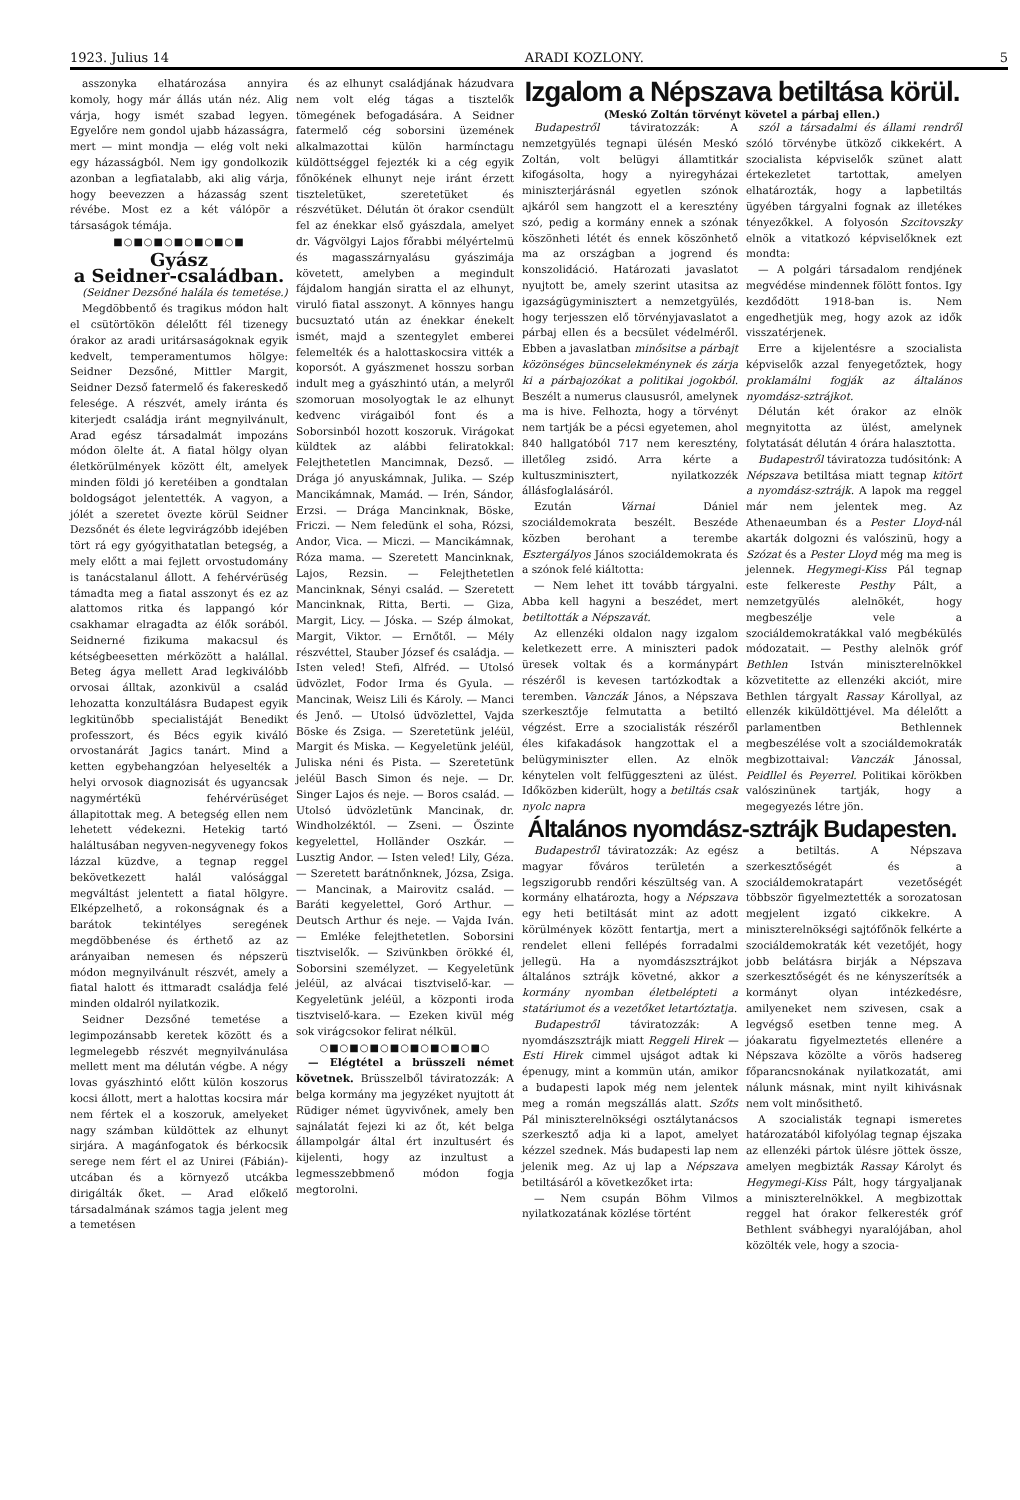1923. Julius 14 ARADI KOZLONY. 5
asszonyka elhatározása annyira komoly, hogy már állás után néz. Alig várja, hogy ismét szabad legyen. Egyelőre nem gondol ujabb házasságra, mert — mint mondja — elég volt neki egy házasságból. Nem igy gondolkozik azonban a legfiatalabb, aki alig várja, hogy beevezzen a házasság szent révébe. Most ez a két válópör a társaságok témája.
■○■○■○■○■○■○■
Gyász
a Seidner-családban.
(Seidner Dezsőné halála és temetése.)
Megdöbbentő és tragikus módon halt el csütörtökön délelőtt fél tizenegy órakor az aradi uritársaságoknak egyik kedvelt, temperamentumos hölgye: Seidner Dezsőné, Mittler Margit, Seidner Dezső fatermelő és fakereskedő felesége. A részvét, amely iránta és kiterjedt családja iránt megnyilvánult, Arad egész társadalmát impozáns módon ölelte át. A fiatal hölgy olyan életkörülmények között élt, amelyek minden földi jó keretéiben a gondtalan boldogságot jelentették. A vagyon, a jólét a szeretet övezte körül Seidner Dezsőnét és élete legvirágzóbb idejében tört rá egy gyógyithatatlan betegség, a mely előtt a mai fejlett orvostudomány is tanácstalanul állott. A fehérvérüség támadta meg a fiatal asszonyt és ez az alattomos ritka és lappangó kór csakhamar elragadta az élők sorából. Seidnerné fizikuma makacsul és kétségbeesetten mérközött a halállal. Beteg ágya mellett Arad legkiválóbb orvosai álltak, azonkivül a család lehozatta konzultálásra Budapest egyik legkitünőbb specialistáját Benedikt professzort, és Bécs egyik kiváló orvostanárát Jagics tanárt. Mind a ketten egybehangzóan helyeselték a helyi orvosok diagnozisát és ugyancsak nagymértékü fehérvérüséget állapitottak meg. A betegség ellen nem lehetett védekezni. Hetekig tartó haláltusában negyven-negyvenegy fokos lázzal küzdve, a tegnap reggel bekövetkezett halál valósággal megváltást jelentett a fiatal hölgyre. Elképzelhető, a rokonságnak és a barátok tekintélyes seregének megdöbbenése és érthető az az arányaiban nemesen és népszerü módon megnyilvánult részvét, amely a fiatal halott és ittmaradt családja felé minden oldalról nyilatkozik.
Seidner Dezsőné temetése a legimpozánsabb keretek között és a legmelegebb részvét megnyilvánulása mellett ment ma délután végbe. A négy lovas gyászhintó előtt külön koszorus kocsi állott, mert a halottas kocsira már nem fértek el a koszoruk, amelyeket nagy számban küldöttek az elhunyt sirjára. A magánfogatok és bérkocsik serege nem fért el az Unirei (Fábián)-utcában és a környező utcákba dirigálták őket. — Arad előkelő társadalmának számos tagja jelent meg a temetésen
és az elhunyt családjának házudvara nem volt elég tágas a tisztelők tömegének befogadására. A Seidner fatermelő cég soborsini üzemének alkalmazottai külön harmínctagu küldöttséggel fejezték ki a cég egyik főnökének elhunyt neje iránt érzett tiszteletüket, szeretetüket és részvétüket. Délután öt órakor csendült fel az énekkar első gyászdala, amelyet dr. Vágvölgyi Lajos főrabbi mélyértelmü és magasszárnyalásu gyászimája követett, amelyben a megindult fájdalom hangján siratta el az elhunyt, viruló fiatal asszonyt. A könnyes hangu bucsuztató után az énekkar énekelt ismét, majd a szentegylet emberei felemelték és a halottaskocsira vitték a koporsót. A gyászmenet hosszu sorban indult meg a gyászhintó után, a melyről szomoruan mosolyogtak le az elhunyt kedvenc virágaiból font és a Soborsinból hozott koszoruk. Virágokat küldtek az alábbi feliratokkal: Felejthetetlen Mancimnak, Dezső. — Drága jó anyuskámnak, Julika. — Szép Mancikámnak, Mamád. — Irén, Sándor, Erzsi. — Drága Mancinknak, Böske, Friczi. — Nem feledünk el soha, Rózsi, Andor, Vica. — Miczi. — Mancikámnak, Róza mama. — Szeretett Mancinknak, Lajos, Rezsin. — Felejthetetlen Mancinknak, Sényi család. — Szeretett Mancinknak, Ritta, Berti. — Giza, Margit, Licy. — Jóska. — Szép álmokat, Margit, Viktor. — Ernőtől. — Mély részvéttel, Stauber József és családja. — Isten veled! Stefi, Alfréd. — Utolsó üdvözlet, Fodor Irma és Gyula. — Mancinak, Weisz Lili és Károly. — Manci és Jenő. — Utolsó üdvözlettel, Vajda Böske és Zsiga. — Szeretetünk jeléül, Margit és Miska. — Kegyeletünk jeléül, Juliska néni és Pista. — Szeretetünk jeléül Basch Simon és neje. — Dr. Singer Lajos és neje. — Boros család. — Utolsó üdvözletünk Mancinak, dr. Windholzéktól. — Zseni. — Őszinte kegyelettel, Holländer Oszkár. — Lusztig Andor. — Isten veled! Lily, Géza. — Szeretett barátnőnknek, Józsa, Zsiga. — Mancinak, a Mairovitz család. — Baráti kegyelettel, Goró Arthur. — Deutsch Arthur és neje. — Vajda Iván. — Emléke felejthetetlen. Soborsini tisztviselők. — Szivünkben örökké él, Soborsini személyzet. — Kegyeletünk jeléül, az alvácai tisztviselő-kar. — Kegyeletünk jeléül, a központi iroda tisztviselő-kara. — Ezeken kivül még sok virágcsokor felirat nélkül.
○■○■○■○■○■○■○■○■○
— Elégtétel a brüsszeli német követnek. Brüsszelből táviratozzák: A belga kormány ma jegyzéket nyujtott át Rüdiger német ügyvivőnek, amely ben sajnálatát fejezi ki az őt, két belga állampolgár által ért inzultusért és kijelenti, hogy az inzultust a legmesszebbmenő módon fogja megtorolni.
Izgalom a Népszava betiltása körül.
(Meskó Zoltán törvényt követel a párbaj ellen.)
Budapestről táviratozzák: A nemzetgyülés tegnapi ülésén Meskó Zoltán, volt belügyi államtitkár kifogásolta, hogy a nyiregyházai miniszterjárásnál egyetlen szónok ajkáról sem hangzott el a keresztény szó, pedig a kormány ennek a szónak köszönheti létét és ennek köszönhető ma az országban a jogrend és konszolidáció. Határozati javaslatot nyujtott be, amely szerint utasitsa az igazságügyminisztert a nemzetgyülés, hogy terjesszen elő törvényjavaslatot a párbaj ellen és a becsület védelméről. Ebben a javaslatban minősitse a párbajt közönséges büncselekménynek és zárja ki a párbajozókat a politikai jogokból. Beszélt a numerus claususról, amelynek ma is hive. Felhozta, hogy a törvényt nem tartják be a pécsi egyetemen, ahol 840 hallgatóból 717 nem keresztény, illetőleg zsidó. Arra kérte a kultuszminisztert, nyilatkozzék állásfoglalásáról.
Ezután Várnai Dániel szociáldemokrata beszélt. Beszéde közben berohant a terembe Esztergályos János szociáldemokrata és a szónok felé kiáltotta:
— Nem lehet itt tovább tárgyalni. Abba kell hagyni a beszédet, mert betiltották a Népszavát.
Az ellenzéki oldalon nagy izgalom keletkezett erre. A miniszteri padok üresek voltak és a kormánypárt részéről is kevesen tartózkodtak a teremben. Vanczák János, a Népszava szerkesztője felmutatta a betiltó végzést. Erre a szocialisták részéről éles kifakadások hangzottak el a belügyminiszter ellen. Az elnök kénytelen volt felfüggeszteni az ülést. Időközben kiderült, hogy a betiltás csak nyolc napra
szól a társadalmi és állami rendről szóló törvénybe ütköző cikkekért. A szocialista képviselők szünet alatt értekezletet tartottak, amelyen elhatározták, hogy a lapbetiltás ügyében tárgyalni fognak az illetékes tényezőkkel. A folyosón Szcitovszky elnök a vitatkozó képviselőknek ezt mondta:
— A polgári társadalom rendjének megvédése mindennek fölött fontos. Igy kezdődött 1918-ban is. Nem engedhetjük meg, hogy azok az idők visszatérjenek.
Erre a kijelentésre a szocialista képviselők azzal fenyegetőztek, hogy proklamálni fogják az általános nyomdász-sztrájkot.
Délután két órakor az elnök megnyitotta az ülést, amelynek folytatását délután 4 órára halasztotta.
Budapestről táviratozza tudósitónk: A Népszava betiltása miatt tegnap kitört a nyomdász-sztrájk. A lapok ma reggel már nem jelentek meg. Az Athenaeumban és a Pester Lloyd-nál akarták dolgozni és valószinü, hogy a Szózat és a Pester Lloyd még ma meg is jelennek. Hegymegi-Kiss Pál tegnap este felkereste Pesthy Pált, a nemzetgyülés alelnökét, hogy megbeszélje vele a szociáldemokratákkal való megbékülés módozatait. — Pesthy alelnök gróf Bethlen István miniszterelnökkel közvetitette az ellenzéki akciót, mire Bethlen tárgyalt Rassay Károllyal, az ellenzék kiküldöttjével. Ma délelőtt a parlamentben Bethlennek megbeszélése volt a szociáldemokraták megbizottaival: Vanczák Jánossal, Peidllel és Peyerrel. Politikai körökben valószinünek tartják, hogy a megegyezés létre jön.
Általános nyomdász-sztrájk Budapesten.
Budapestről táviratozzák: Az egész magyar főváros területén a legszigorubb rendőri készültség van. A kormány elhatározta, hogy a Népszava egy heti betiltását mint az adott körülmények között fentartja, mert a rendelet elleni fellépés forradalmi jellegü. Ha a nyomdászsztrájkot általános sztrájk követné, akkor a kormány nyomban életbelépteti a statáriumot és a vezetőket letartóztatja.
Budapestről táviratozzák: A nyomdászsztrájk miatt Reggeli Hirek — Esti Hirek cimmel ujságot adtak ki épenugy, mint a kommün után, amikor a budapesti lapok még nem jelentek meg a román megszállás alatt. Szőts Pál miniszterelnökségi osztálytanácsos szerkesztő adja ki a lapot, amelyet kézzel szednek. Más budapesti lap nem jelenik meg. Az uj lap a Népszava betiltásáról a következőket irta:
— Nem csupán Böhm Vilmos nyilatkozatának közlése történt
a betiltás. A Népszava szerkesztőségét és a szociáldemokratapárt vezetőségét többször figyelmeztették a sorozatosan megjelent izgató cikkekre. A miniszterelnökségi sajtófőnök felkérte a szociáldemokraták két vezetőjét, hogy jobb belátásra birják a Népszava szerkesztőségét és ne kényszerítsék a kormányt olyan intézkedésre, amilyeneket nem szivesen, csak a legvégső esetben tenne meg. A jóakaratu figyelmeztetés ellenére a Népszava közölte a vörös hadsereg főparancsnokának nyilatkozatát, ami nálunk másnak, mint nyilt kihivásnak nem volt minősithető.
A szocialisták tegnapi ismeretes határozatából kifolyólag tegnap éjszaka az ellenzéki pártok ülésre jöttek össze, amelyen megbizták Rassay Károlyt és Hegymegi-Kiss Pált, hogy tárgyaljanak a miniszterelnökkel. A megbizottak reggel hat órakor felkeresték gróf Bethlent svábhegyi nyaralójában, ahol közölték vele, hogy a szocia-